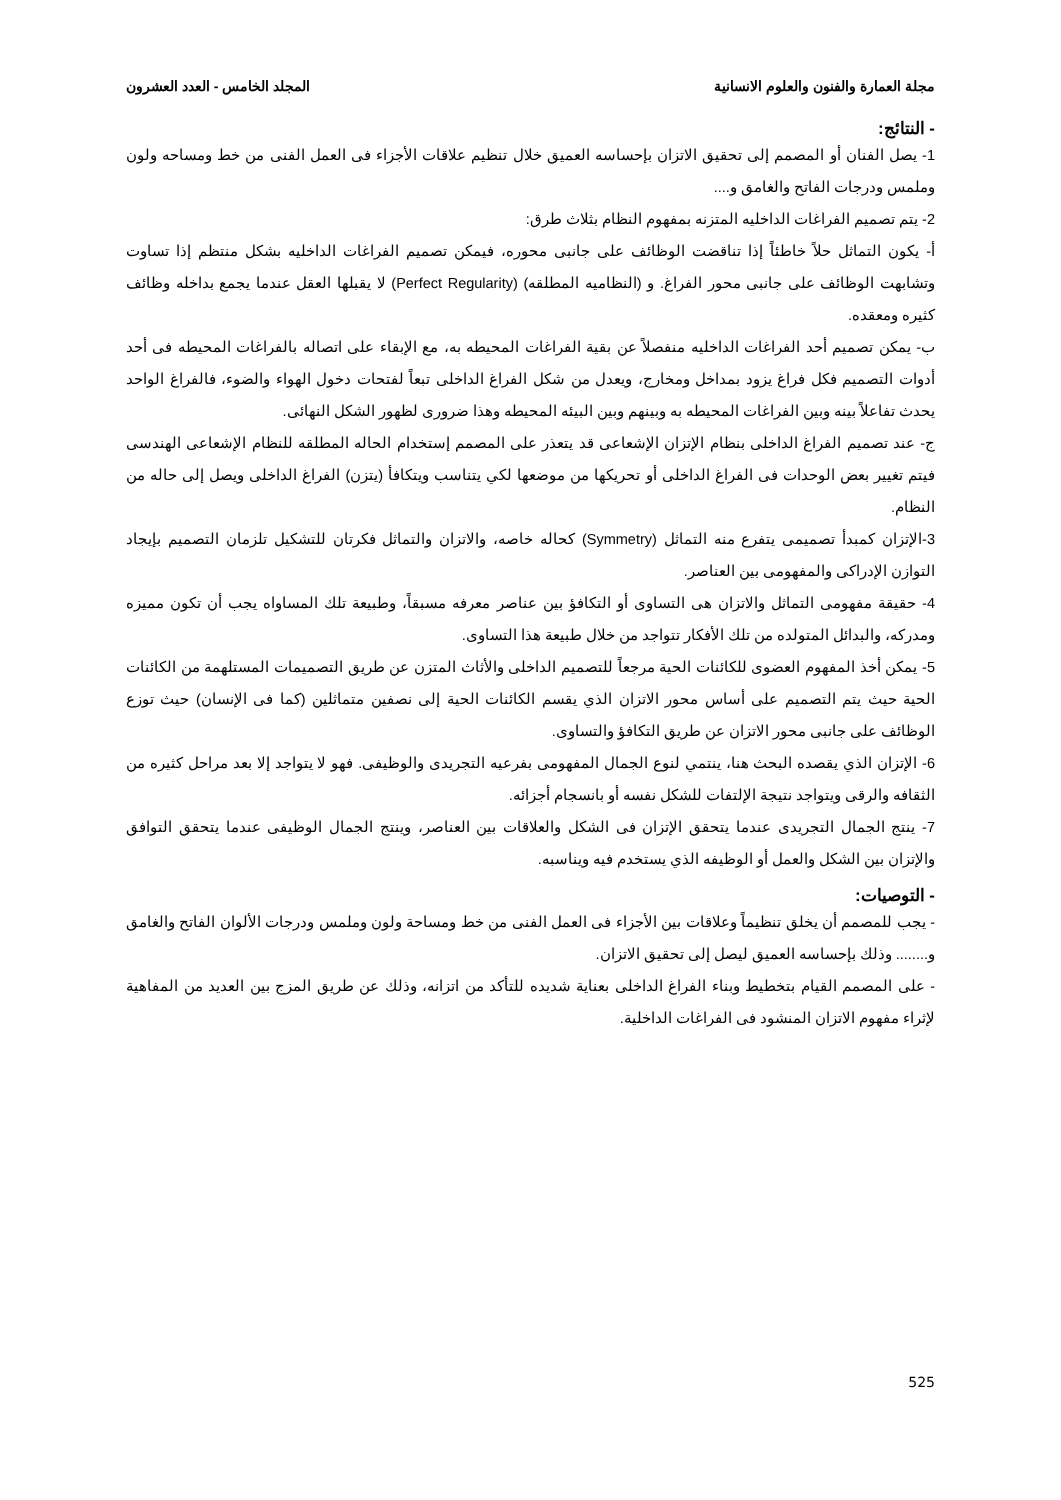مجلة العمارة والفنون والعلوم الانسانية المجلد الخامس - العدد العشرون
- النتائج:
1- يصل الفنان أو المصمم إلى تحقيق الاتزان بإحساسه العميق خلال تنظيم علاقات الأجزاء فى العمل الفنى من خط ومساحه ولون وملمس ودرجات الفاتح والغامق و....
2- يتم تصميم الفراغات الداخليه المتزنه بمفهوم النظام بثلاث طرق:
أ- يكون التماثل حلاً خاطئاً إذا تناقضت الوظائف على جانبى محوره، فيمكن تصميم الفراغات الداخليه بشكل منتظم إذا تساوت وتشابهت الوظائف على جانبى محور الفراغ. و (النظاميه المطلقه) (Perfect Regularity) لا يقبلها العقل عندما يجمع بداخله وظائف كثيره ومعقده.
ب- يمكن تصميم أحد الفراغات الداخليه منفصلاً عن بقية الفراغات المحيطه به، مع الإبقاء على اتصاله بالفراغات المحيطه فى أحد أدوات التصميم فكل فراغ يزود بمداخل ومخارج، ويعدل من شكل الفراغ الداخلى تبعاً لفتحات دخول الهواء والضوء، فالفراغ الواحد يحدث تفاعلاً بينه وبين الفراغات المحيطه به وبينهم وبين البيئه المحيطه وهذا ضرورى لظهور الشكل النهائى.
ج- عند تصميم الفراغ الداخلى بنظام الإتزان الإشعاعى قد يتعذر على المصمم إستخدام الحاله المطلقه للنظام الإشعاعى الهندسى فيتم تغيير بعض الوحدات فى الفراغ الداخلى أو تحريكها من موضعها لكي يتناسب ويتكافأ (يتزن) الفراغ الداخلى ويصل إلى حاله من النظام.
3-الإتزان كمبدأ تصميمى يتفرع منه التماثل (Symmetry) كحاله خاصه، والاتزان والتماثل فكرتان للتشكيل تلزمان التصميم بإيجاد التوازن الإدراكى والمفهومى بين العناصر.
4- حقيقة مفهومى التماثل والاتزان هى التساوى أو التكافؤ بين عناصر معرفه مسبقاً، وطبيعة تلك المساواه يجب أن تكون مميزه ومدركه، والبدائل المتولده من تلك الأفكار تتواجد من خلال طبيعة هذا التساوى.
5- يمكن أخذ المفهوم العضوى للكائنات الحية مرجعاً للتصميم الداخلى والأثاث المتزن عن طريق التصميمات المستلهمة من الكائنات الحية حيث يتم التصميم على أساس محور الاتزان الذي يقسم الكائنات الحية إلى نصفين متماثلين (كما فى الإنسان) حيث توزع الوظائف على جانبى محور الاتزان عن طريق التكافؤ والتساوى.
6- الإتزان الذي يقصده البحث هنا، ينتمي لنوع الجمال المفهومى بفرعيه التجريدى والوظيفى. فهو لا يتواجد إلا بعد مراحل كثيره من الثقافه والرقى ويتواجد نتيجة الإلتفات للشكل نفسه أو بانسجام أجزائه.
7- ينتج الجمال التجريدى عندما يتحقق الإتزان فى الشكل والعلاقات بين العناصر، وينتج الجمال الوظيفى عندما يتحقق التوافق والإتزان بين الشكل والعمل أو الوظيفه الذي يستخدم فيه ويناسبه.
- التوصيات:
- يجب للمصمم أن يخلق تنظيماً وعلاقات بين الأجزاء فى العمل الفنى من خط ومساحة ولون وملمس ودرجات الألوان الفاتح والغامق و........ وذلك بإحساسه العميق ليصل إلى تحقيق الاتزان.
- على المصمم القيام بتخطيط وبناء الفراغ الداخلى بعناية شديده للتأكد من اتزانه، وذلك عن طريق المزج بين العديد من المفاهية لإثراء مفهوم الاتزان المنشود فى الفراغات الداخلية.
525